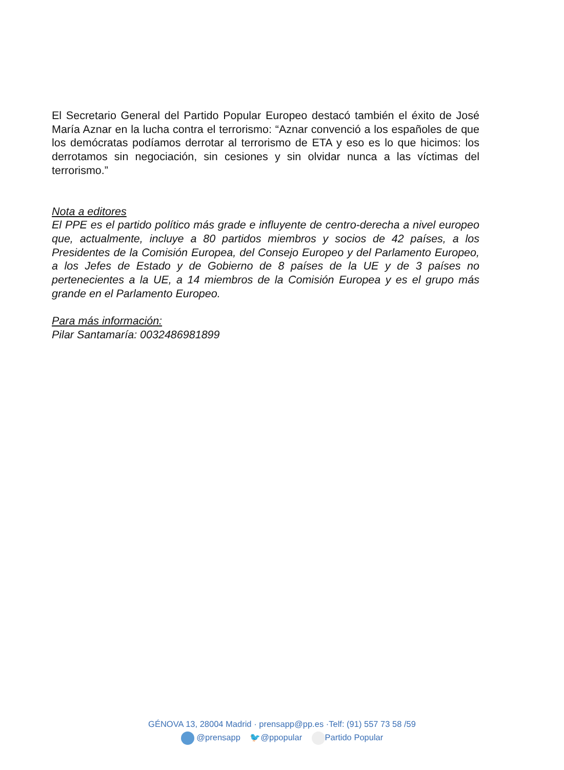El Secretario General del Partido Popular Europeo destacó también el éxito de José María Aznar en la lucha contra el terrorismo: “Aznar convenció a los españoles de que los demócratas podíamos derrotar al terrorismo de ETA y eso es lo que hicimos: los derrotamos sin negociación, sin cesiones y sin olvidar nunca a las víctimas del terrorismo.”
Nota a editores
El PPE es el partido político más grade e influyente de centro-derecha a nivel europeo que, actualmente, incluye a 80 partidos miembros y socios de 42 países, a los Presidentes de la Comisión Europea, del Consejo Europeo y del Parlamento Europeo, a los Jefes de Estado y de Gobierno de 8 países de la UE y de 3 países no pertenecientes a la UE, a 14 miembros de la Comisión Europea y es el grupo más grande en el Parlamento Europeo.
Para más información:
Pilar Santamaría: 0032486981899
GÉNOVA 13, 28004 Madrid · prensapp@pp.es ·Telf: (91) 557 73 58 /59
@prensapp 🐦@ppopular Partido Popular